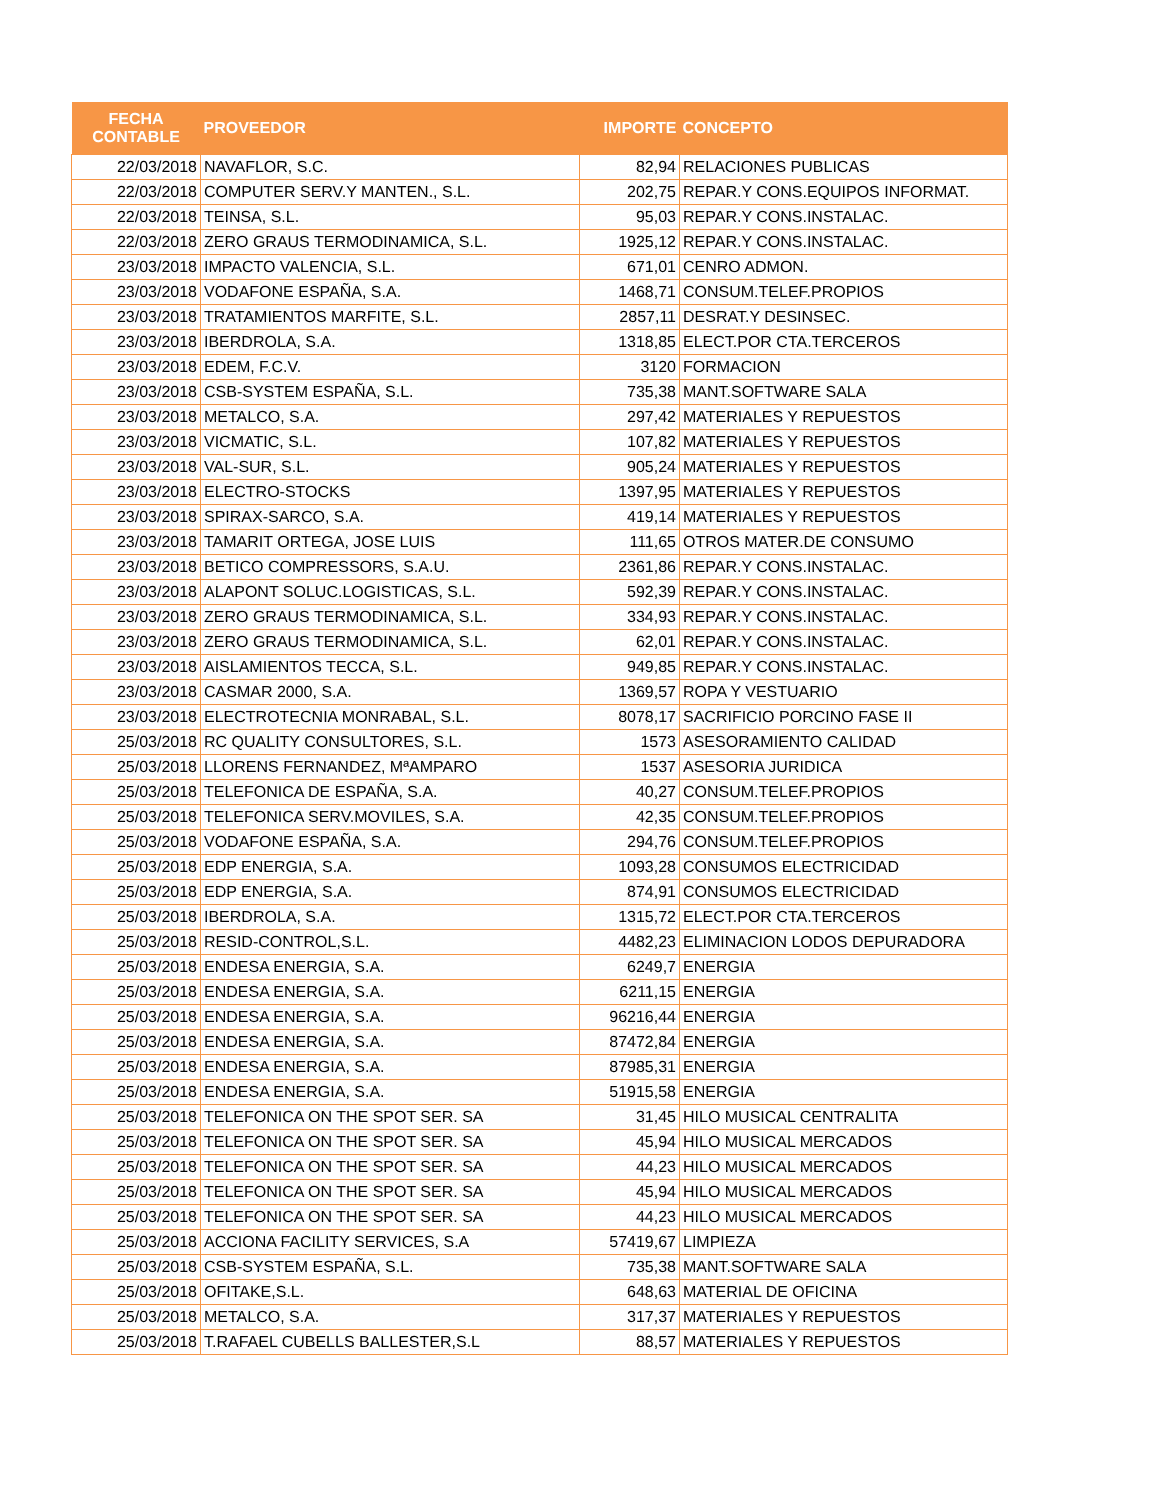| FECHA CONTABLE | PROVEEDOR | IMPORTE | CONCEPTO |
| --- | --- | --- | --- |
| 22/03/2018 | NAVAFLOR, S.C. | 82,94 | RELACIONES PUBLICAS |
| 22/03/2018 | COMPUTER SERV.Y MANTEN., S.L. | 202,75 | REPAR.Y CONS.EQUIPOS INFORMAT. |
| 22/03/2018 | TEINSA, S.L. | 95,03 | REPAR.Y CONS.INSTALAC. |
| 22/03/2018 | ZERO GRAUS TERMODINAMICA, S.L. | 1925,12 | REPAR.Y CONS.INSTALAC. |
| 23/03/2018 | IMPACTO VALENCIA, S.L. | 671,01 | CENRO ADMON. |
| 23/03/2018 | VODAFONE ESPAÑA, S.A. | 1468,71 | CONSUM.TELEF.PROPIOS |
| 23/03/2018 | TRATAMIENTOS MARFITE, S.L. | 2857,11 | DESRAT.Y DESINSEC. |
| 23/03/2018 | IBERDROLA, S.A. | 1318,85 | ELECT.POR CTA.TERCEROS |
| 23/03/2018 | EDEM, F.C.V. | 3120 | FORMACION |
| 23/03/2018 | CSB-SYSTEM ESPAÑA, S.L. | 735,38 | MANT.SOFTWARE SALA |
| 23/03/2018 | METALCO, S.A. | 297,42 | MATERIALES Y REPUESTOS |
| 23/03/2018 | VICMATIC, S.L. | 107,82 | MATERIALES Y REPUESTOS |
| 23/03/2018 | VAL-SUR, S.L. | 905,24 | MATERIALES Y REPUESTOS |
| 23/03/2018 | ELECTRO-STOCKS | 1397,95 | MATERIALES Y REPUESTOS |
| 23/03/2018 | SPIRAX-SARCO, S.A. | 419,14 | MATERIALES Y REPUESTOS |
| 23/03/2018 | TAMARIT ORTEGA, JOSE LUIS | 111,65 | OTROS MATER.DE CONSUMO |
| 23/03/2018 | BETICO COMPRESSORS, S.A.U. | 2361,86 | REPAR.Y CONS.INSTALAC. |
| 23/03/2018 | ALAPONT SOLUC.LOGISTICAS, S.L. | 592,39 | REPAR.Y CONS.INSTALAC. |
| 23/03/2018 | ZERO GRAUS TERMODINAMICA, S.L. | 334,93 | REPAR.Y CONS.INSTALAC. |
| 23/03/2018 | ZERO GRAUS TERMODINAMICA, S.L. | 62,01 | REPAR.Y CONS.INSTALAC. |
| 23/03/2018 | AISLAMIENTOS TECCA, S.L. | 949,85 | REPAR.Y CONS.INSTALAC. |
| 23/03/2018 | CASMAR 2000, S.A. | 1369,57 | ROPA Y VESTUARIO |
| 23/03/2018 | ELECTROTECNIA MONRABAL, S.L. | 8078,17 | SACRIFICIO PORCINO FASE II |
| 25/03/2018 | RC QUALITY CONSULTORES, S.L. | 1573 | ASESORAMIENTO CALIDAD |
| 25/03/2018 | LLORENS FERNANDEZ, MªAMPARO | 1537 | ASESORIA JURIDICA |
| 25/03/2018 | TELEFONICA DE ESPAÑA, S.A. | 40,27 | CONSUM.TELEF.PROPIOS |
| 25/03/2018 | TELEFONICA SERV.MOVILES, S.A. | 42,35 | CONSUM.TELEF.PROPIOS |
| 25/03/2018 | VODAFONE ESPAÑA, S.A. | 294,76 | CONSUM.TELEF.PROPIOS |
| 25/03/2018 | EDP ENERGIA, S.A. | 1093,28 | CONSUMOS ELECTRICIDAD |
| 25/03/2018 | EDP ENERGIA, S.A. | 874,91 | CONSUMOS ELECTRICIDAD |
| 25/03/2018 | IBERDROLA, S.A. | 1315,72 | ELECT.POR CTA.TERCEROS |
| 25/03/2018 | RESID-CONTROL,S.L. | 4482,23 | ELIMINACION LODOS DEPURADORA |
| 25/03/2018 | ENDESA ENERGIA, S.A. | 6249,7 | ENERGIA |
| 25/03/2018 | ENDESA ENERGIA, S.A. | 6211,15 | ENERGIA |
| 25/03/2018 | ENDESA ENERGIA, S.A. | 96216,44 | ENERGIA |
| 25/03/2018 | ENDESA ENERGIA, S.A. | 87472,84 | ENERGIA |
| 25/03/2018 | ENDESA ENERGIA, S.A. | 87985,31 | ENERGIA |
| 25/03/2018 | ENDESA ENERGIA, S.A. | 51915,58 | ENERGIA |
| 25/03/2018 | TELEFONICA ON THE SPOT SER. SA | 31,45 | HILO MUSICAL CENTRALITA |
| 25/03/2018 | TELEFONICA ON THE SPOT SER. SA | 45,94 | HILO MUSICAL MERCADOS |
| 25/03/2018 | TELEFONICA ON THE SPOT SER. SA | 44,23 | HILO MUSICAL MERCADOS |
| 25/03/2018 | TELEFONICA ON THE SPOT SER. SA | 45,94 | HILO MUSICAL MERCADOS |
| 25/03/2018 | TELEFONICA ON THE SPOT SER. SA | 44,23 | HILO MUSICAL MERCADOS |
| 25/03/2018 | ACCIONA FACILITY SERVICES, S.A | 57419,67 | LIMPIEZA |
| 25/03/2018 | CSB-SYSTEM ESPAÑA, S.L. | 735,38 | MANT.SOFTWARE SALA |
| 25/03/2018 | OFITAKE,S.L. | 648,63 | MATERIAL DE OFICINA |
| 25/03/2018 | METALCO, S.A. | 317,37 | MATERIALES Y REPUESTOS |
| 25/03/2018 | T.RAFAEL CUBELLS BALLESTER,S.L | 88,57 | MATERIALES Y REPUESTOS |